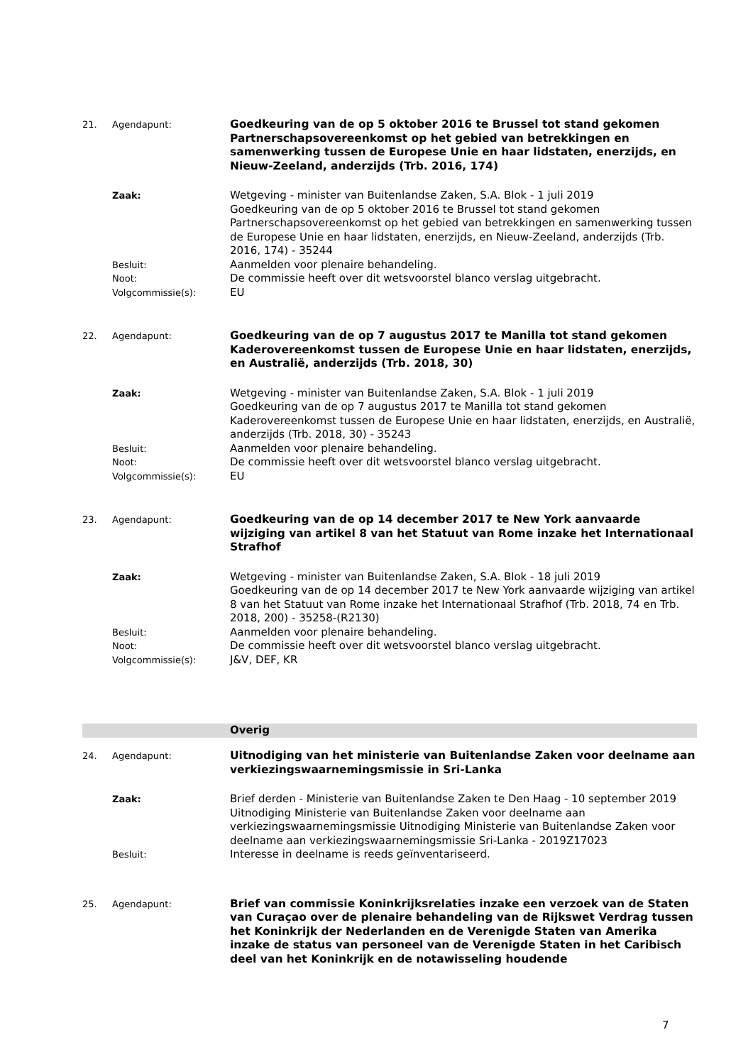21. Agendapunt:
Goedkeuring van de op 5 oktober 2016 te Brussel tot stand gekomen Partnerschapsovereenkomst op het gebied van betrekkingen en samenwerking tussen de Europese Unie en haar lidstaten, enerzijds, en Nieuw-Zeeland, anderzijds (Trb. 2016, 174)
Zaak:
Wetgeving - minister van Buitenlandse Zaken, S.A. Blok - 1 juli 2019
Goedkeuring van de op 5 oktober 2016 te Brussel tot stand gekomen Partnerschapsovereenkomst op het gebied van betrekkingen en samenwerking tussen de Europese Unie en haar lidstaten, enerzijds, en Nieuw-Zeeland, anderzijds (Trb. 2016, 174) - 35244
Besluit:
Aanmelden voor plenaire behandeling.
Noot:
De commissie heeft over dit wetsvoorstel blanco verslag uitgebracht.
Volgcommissie(s):
EU
22. Agendapunt:
Goedkeuring van de op 7 augustus 2017 te Manilla tot stand gekomen Kaderovereenkomst tussen de Europese Unie en haar lidstaten, enerzijds, en Australië, anderzijds (Trb. 2018, 30)
Zaak:
Wetgeving - minister van Buitenlandse Zaken, S.A. Blok - 1 juli 2019
Goedkeuring van de op 7 augustus 2017 te Manilla tot stand gekomen Kaderovereenkomst tussen de Europese Unie en haar lidstaten, enerzijds, en Australië, anderzijds (Trb. 2018, 30) - 35243
Besluit:
Aanmelden voor plenaire behandeling.
Noot:
De commissie heeft over dit wetsvoorstel blanco verslag uitgebracht.
Volgcommissie(s):
EU
23. Agendapunt:
Goedkeuring van de op 14 december 2017 te New York aanvaarde wijziging van artikel 8 van het Statuut van Rome inzake het Internationaal Strafhof
Zaak:
Wetgeving - minister van Buitenlandse Zaken, S.A. Blok - 18 juli 2019
Goedkeuring van de op 14 december 2017 te New York aanvaarde wijziging van artikel 8 van het Statuut van Rome inzake het Internationaal Strafhof (Trb. 2018, 74 en Trb. 2018, 200) - 35258-(R2130)
Besluit:
Aanmelden voor plenaire behandeling.
Noot:
De commissie heeft over dit wetsvoorstel blanco verslag uitgebracht.
Volgcommissie(s):
J&V, DEF, KR
Overig
24. Agendapunt:
Uitnodiging van het ministerie van Buitenlandse Zaken voor deelname aan verkiezingswaarnemingsmissie in Sri-Lanka
Zaak:
Brief derden - Ministerie van Buitenlandse Zaken te Den Haag - 10 september 2019
Uitnodiging Ministerie van Buitenlandse Zaken voor deelname aan verkiezingswaarnemingsmissie Uitnodiging Ministerie van Buitenlandse Zaken voor deelname aan verkiezingswaarnemingsmissie Sri-Lanka - 2019Z17023
Besluit:
Interesse in deelname is reeds geïnventariseerd.
25. Agendapunt:
Brief van commissie Koninkrijksrelaties inzake een verzoek van de Staten van Curaçao over de plenaire behandeling van de Rijkswet Verdrag tussen het Koninkrijk der Nederlanden en de Verenigde Staten van Amerika inzake de status van personeel van de Verenigde Staten in het Caribisch deel van het Koninkrijk en de notawisseling houdende
7